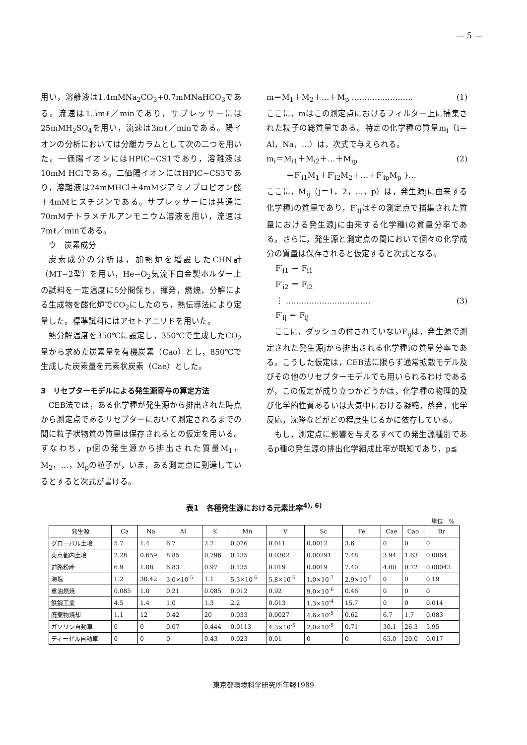— 5 —
用い，溶離液は1.4mMNa<sub>2</sub>CO<sub>3</sub>+0.7mMNaHCO<sub>3</sub>である。流速は1.5mℓ／minであり，サプレッサーには25mMH<sub>2</sub>SO<sub>4</sub>を用い，流速は3mℓ／minである。陽イオンの分析においては分離カラムとして次の二つを用いた。一価陽イオンにはHPIC−CS1であり，溶離液は10mM HClである。二価陽イオンにはHPIC−CS3であり，溶離液は24mMHCl＋4mMジアミノプロピオン酸＋4mMヒスチジンである。サプレッサーには共通に70mMテトラメチルアンモニウム溶液を用い，流速は7mℓ／minである。
ウ　炭素成分
炭素成分の分析は，加熱炉を増設したCHN計（MT−2型）を用い，He−O<sub>2</sub>気流下白金製ホルダー上の試料を一定温度に5分間保ち，揮発，燃焼，分解による生成物を酸化炉でCO<sub>2</sub>にしたのち，熱伝導法により定量した。標準試料にはアセトアニリドを用いた。
熱分解温度を350℃に設定し，350℃で生成したCO<sub>2</sub>量から求めた炭素量を有機炭素（Cao）とし，850℃で生成した炭素量を元素状炭素（Cae）とした。
3　リセプターモデルによる発生源寄与の算定方法
CEB法では，ある化学種が発生源から排出された時点から測定点であるリセプターにおいて測定されるまでの間に粒子状物質の質量は保存されるとの仮定を用いる。すなわち，p個の発生源から排出された質量M<sub>1</sub>，M<sub>2</sub>，…，M<sub>p</sub>の粒子が，いま，ある測定点に到達しているとすると次式が書ける。
m＝M<sub>1</sub>＋M<sub>2</sub>＋…＋M<sub>p</sub> …………………… (1)
ここに，mはこの測定点におけるフィルター上に捕集された粒子の総質量である。特定の化学種の質量m<sub>i</sub>（i＝Al，Na，…）は，次式で与えられる。
m<sub>i</sub>＝M<sub>i1</sub>＋M<sub>i2</sub>＋…＋M<sub>ip</sub> (2)
＝F′<sub>i1</sub>M<sub>1</sub>＋F′<sub>i2</sub>M<sub>2</sub>＋…＋F′<sub>ip</sub>M<sub>p</sub> }…
ここに，M<sub>ij</sub>（j＝1，2，…，p）は，発生源jに由来する化学種iの質量であり，F′<sub>ij</sub>はその測定点で捕集された質量における発生源jに由来する化学種iの質量分率である。さらに，発生源と測定点の間において個々の化学成分の質量は保存されると仮定すると次式となる。
F′<sub>i1</sub> ＝ F<sub>i1</sub>
F′<sub>i2</sub> ＝ F<sub>i2</sub>
⋮ …………………………… (3)
F′<sub>ij</sub> ＝ F<sub>ij</sub>
ここに，ダッシュの付されていないF<sub>ij</sub>は，発生源で測定された発生源jから排出される化学種iの質量分率である。こうした仮定は，CEB法に限らず通常拡散モデル及びその他のリセプターモデルでも用いられるわけであるが，この仮定が成り立つかどうかは，化学種の物理的及び化学的性質あるいは大気中における凝縮，蒸発，化学反応，沈降などがどの程度生じるかに依存している。
もし，測定点に影響を与えるすべての発生源種別であるp種の発生源の排出化学組成比率が既知であり，p≦
表1　各種発生源における元素比率<sup>4), 6)</sup>
単位　%
| 発生源 | Ca | Na | Al | K | Mn | V | Sc | Fe | Cae | Cao | Br |
| --- | --- | --- | --- | --- | --- | --- | --- | --- | --- | --- | --- |
| グローバル土壌 | 5.7 | 1.4 | 6.7 | 2.7 | 0.076 | 0.011 | 0.0012 | 3.6 | 0 | 0 | 0 |
| 東京都内土壌 | 2.28 | 0.659 | 8.85 | 0.796 | 0.135 | 0.0302 | 0.00291 | 7.48 | 3.94 | 1.63 | 0.0064 |
| 道路粉塵 | 6.9 | 1.08 | 6.83 | 0.97 | 0.135 | 0.019 | 0.0019 | 7.40 | 4.00 | 0.72 | 0.00043 |
| 海塩 | 1.2 | 30.42 | 3.0×10<sup>-5</sup> | 1.1 | 5.3×10<sup>-6</sup> | 5.8×10<sup>-6</sup> | 1.0×10<sup>-7</sup> | 2.9×10<sup>-5</sup> | 0 | 0 | 0.19 |
| 重油燃焼 | 0.085 | 1.0 | 0.21 | 0.085 | 0.012 | 0.92 | 9.0×10<sup>-6</sup> | 0.46 | 0 | 0 | 0 |
| 鉄鋼工業 | 4.5 | 1.4 | 1.0 | 1.3 | 2.2 | 0.013 | 1.3×10<sup>-4</sup> | 15.7 | 0 | 0 | 0.014 |
| 廃棄物焼却 | 1.1 | 12 | 0.42 | 20 | 0.033 | 0.0027 | 4.6×10<sup>-5</sup> | 0.62 | 6.7 | 1.7 | 0.083 |
| ガソリン自動車 | 0 | 0 | 0.07 | 0.444 | 0.0113 | 4.3×10<sup>-5</sup> | 2.0×10<sup>-5</sup> | 0.71 | 30.1 | 26.3 | 5.95 |
| ディーゼル自動車 | 0 | 0 | 0 | 0.43 | 0.023 | 0.01 | 0 | 0 | 65.0 | 20.0 | 0.017 |
東京都環境科学研究所年報1989